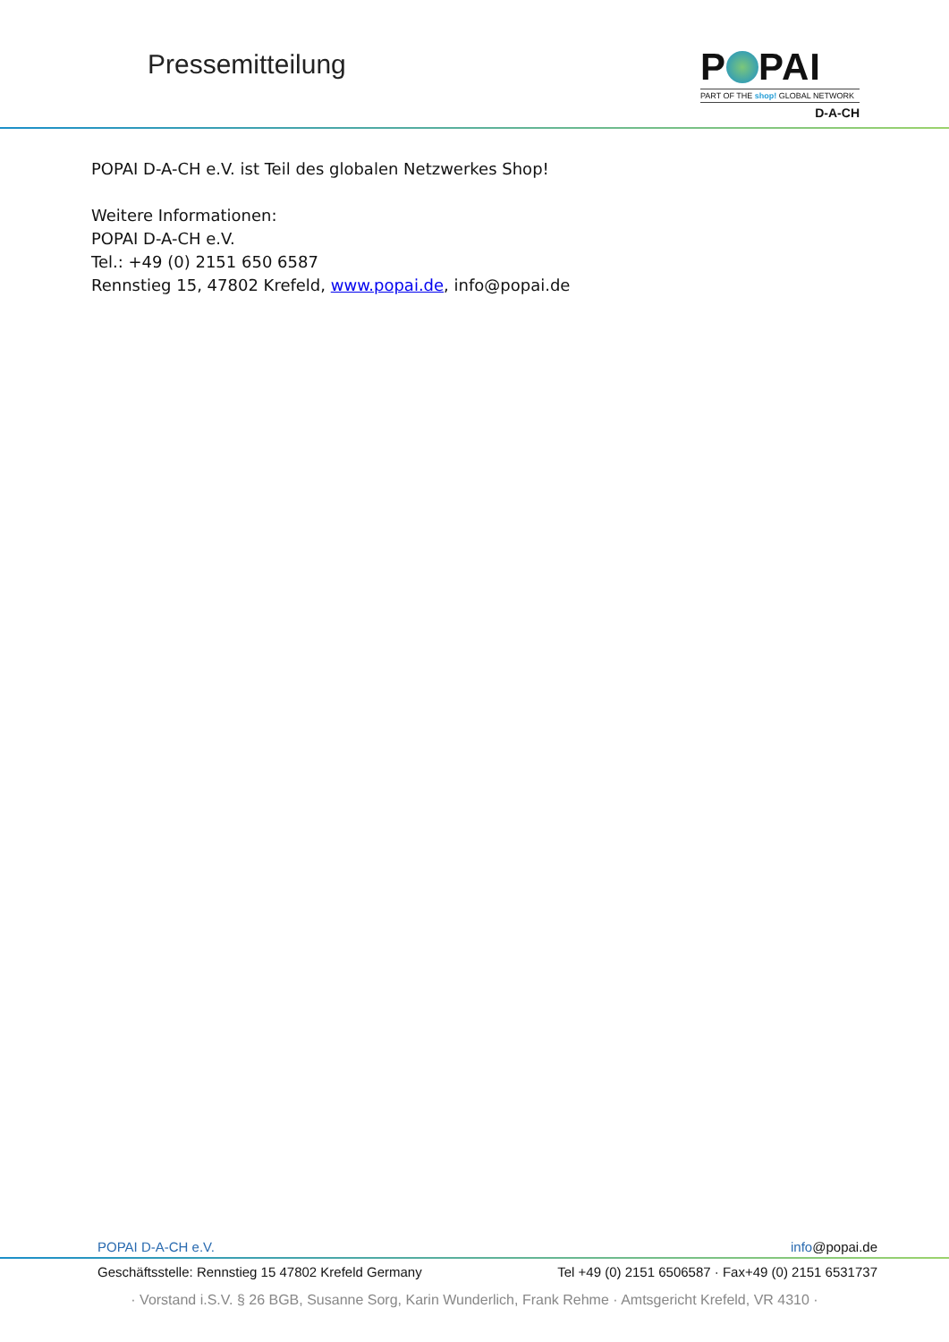Pressemitteilung
P PAI
PART OF THE shop! GLOBAL NETWORK
D-A-CH
POPAI D-A-CH e.V. ist Teil des globalen Netzwerkes Shop!
Weitere Informationen:
POPAI D-A-CH e.V.
Tel.: +49 (0) 2151 650 6587
Rennstieg 15, 47802 Krefeld, www.popai.de, info@popai.de
POPAI D-A-CH e.V. info@popai.de
Geschäftsstelle: Rennstieg 15 47802 Krefeld Germany Tel +49 (0) 2151 6506587 · Fax+49 (0) 2151 6531737
· Vorstand i.S.V. § 26 BGB, Susanne Sorg, Karin Wunderlich, Frank Rehme · Amtsgericht Krefeld, VR 4310 ·